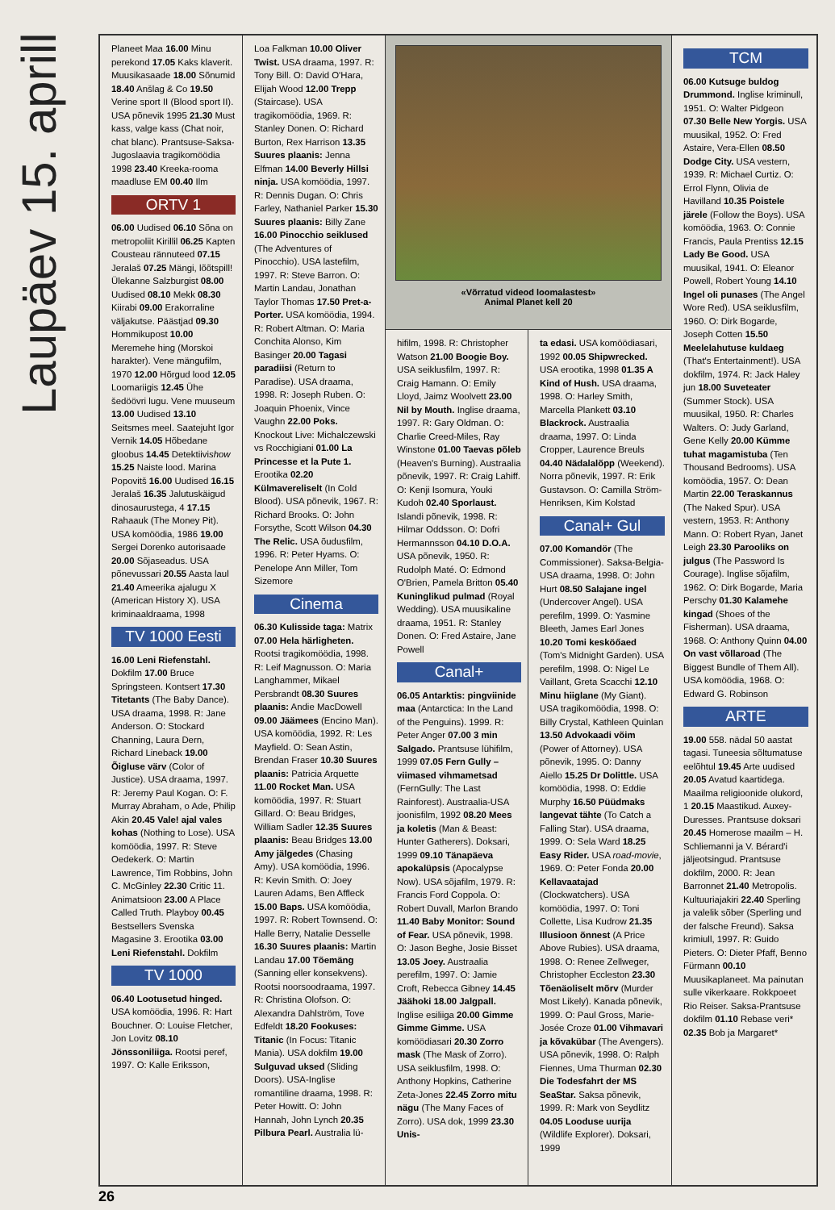Laupäev 15. aprill
Planeet Maa 16.00 Minu perekond 17.05 Kaks klaverit. Muusikasaade 18.00 Sõnumid 18.40 Anšlag & Co 19.50 Verine sport II (Blood sport II). USA põnevik 1995 21.30 Must kass, valge kass (Chat noir, chat blanc). Prantsuse-Saksa-Jugoslaavia tragikomöödia 1998 23.40 Kreeka-rooma maadluse EM 00.40 Ilm
ORTV 1
06.00 Uudised 06.10 Sõna on metropoliit Kirillil 06.25 Kapten Cousteau rännuteed 07.15 Jeralaš 07.25 Mängi, lõõtspill! Ülekanne Salzburgist 08.00 Uudised 08.10 Mekk 08.30 Kiirabi 09.00 Erakorraline väljakutse. Päästjad 09.30 Hommikupost 10.00 Meremehe hing (Morskoi harakter). Vene mängufilm, 1970 12.00 Hõrgud lood 12.05 Loomariigis 12.45 Ühe šedöövri lugu. Vene muuseum 13.00 Uudised 13.10 Seitsmes meel. Saatejuht Igor Vernik 14.05 Hõbedane gloobus 14.45 Detektiivishow 15.25 Naiste lood. Marina Popovitš 16.00 Uudised 16.15 Jeralaš 16.35 Jalutuskäigud dinosaurustega, 4 17.15 Rahaauk (The Money Pit). USA komöödia, 1986 19.00 Sergei Dorenko autorisaade 20.00 Sõjaseadus. USA põnevussari 20.55 Aasta laul 21.40 Ameerika ajalugu X (American History X). USA kriminaaldraama, 1998
TV 1000 Eesti
16.00 Leni Riefenstahl. Dokfilm 17.00 Bruce Springsteen. Kontsert 17.30 Titetants (The Baby Dance). USA draama, 1998. R: Jane Anderson. O: Stockard Channing, Laura Dern, Richard Lineback 19.00 Õigluse värv (Color of Justice). USA draama, 1997. R: Jeremy Paul Kogan. O: F. Murray Abraham, o Ade, Philip Akin 20.45 Vale! ajal vales kohas (Nothing to Lose). USA komöödia, 1997. R: Steve Oedekerk. O: Martin Lawrence, Tim Robbins, John C. McGinley 22.30 Critic 11. Animatsioon 23.00 A Place Called Truth. Playboy 00.45 Bestsellers Svenska Magasine 3. Erootika 03.00 Leni Riefenstahl. Dokfilm
TV 1000
06.40 Lootusetud hinged. USA komöödia, 1996. R: Hart Bouchner. O: Louise Fletcher, Jon Lovitz 08.10 Jönssoniliiga. Rootsi peref, 1997. O: Kalle Eriksson,
Loa Falkman 10.00 Oliver Twist. USA draama, 1997. R: Tony Bill. O: David O'Hara, Elijah Wood 12.00 Trepp (Staircase). USA tragikomöödia, 1969. R: Stanley Donen. O: Richard Burton, Rex Harrison 13.35 Suures plaanis: Jenna Elfman 14.00 Beverly Hillsi ninja. USA komöödia, 1997. R: Dennis Dugan. O: Chris Farley, Nathaniel Parker 15.30 Suures plaanis: Billy Zane 16.00 Pinocchio seiklused (The Adventures of Pinocchio). USA lastefilm, 1997. R: Steve Barron. O: Martin Landau, Jonathan Taylor Thomas 17.50 Pret-a-Porter. USA komöödia, 1994. R: Robert Altman. O: Maria Conchita Alonso, Kim Basinger 20.00 Tagasi paradiisi (Return to Paradise). USA draama, 1998. R: Joseph Ruben. O: Joaquin Phoenix, Vince Vaughn 22.00 Poks. Knockout Live: Michalczewski vs Rocchigiani 01.00 La Princesse et la Pute 1. Erootika 02.20 Külmavereliselt (In Cold Blood). USA põnevik, 1967. R: Richard Brooks. O: John Forsythe, Scott Wilson 04.30 The Relic. USA õudusfilm, 1996. R: Peter Hyams. O: Penelope Ann Miller, Tom Sizemore
Cinema
06.30 Kulisside taga: Matrix 07.00 Hela härligheten. Rootsi tragikomöödia, 1998. R: Leif Magnusson. O: Maria Langhammer, Mikael Persbrandt 08.30 Suures plaanis: Andie MacDowell 09.00 Jäämees (Encino Man). USA komöödia, 1992. R: Les Mayfield. O: Sean Astin, Brendan Fraser 10.30 Suures plaanis: Patricia Arquette 11.00 Rocket Man. USA komöödia, 1997. R: Stuart Gillard. O: Beau Bridges, William Sadler 12.35 Suures plaanis: Beau Bridges 13.00 Amy jälgedes (Chasing Amy). USA komöödia, 1996. R: Kevin Smith. O: Joey Lauren Adams, Ben Affleck 15.00 Baps. USA komöödia, 1997. R: Robert Townsend. O: Halle Berry, Natalie Desselle 16.30 Suures plaanis: Martin Landau 17.00 Tõemäng (Sanning eller konsekvens). Rootsi noorsoodraama, 1997. R: Christina Olofson. O: Alexandra Dahlström, Tove Edfeldt 18.20 Fookuses: Titanic (In Focus: Titanic Mania). USA dokfilm 19.00 Sulguvad uksed (Sliding Doors). USA-Inglise romantiline draama, 1998. R: Peter Howitt. O: John Hannah, John Lynch 20.35 Pilbura Pearl. Australia lü-
«Võrratud videod loomalastest»
Animal Planet kell 20
hifilm, 1998. R: Christopher Watson 21.00 Boogie Boy. USA seiklusfilm, 1997. R: Craig Hamann. O: Emily Lloyd, Jaimz Woolvett 23.00 Nil by Mouth. Inglise draama, 1997. R: Gary Oldman. O: Charlie Creed-Miles, Ray Winstone 01.00 Taevas põleb (Heaven's Burning). Austraalia põnevik, 1997. R: Craig Lahiff. O: Kenji Isomura, Youki Kudoh 02.40 Sporlaust. Islandi põnevik, 1998. R: Hilmar Oddsson. O: Dofri Hermannsson 04.10 D.O.A. USA põnevik, 1950. R: Rudolph Maté. O: Edmond O'Brien, Pamela Britton 05.40 Kuninglikud pulmad (Royal Wedding). USA muusikaline draama, 1951. R: Stanley Donen. O: Fred Astaire, Jane Powell
Canal+
06.05 Antarktis: pingviinide maa (Antarctica: In the Land of the Penguins). 1999. R: Peter Anger 07.00 3 min Salgado. Prantsuse lühifilm, 1999 07.05 Fern Gully – viimased vihmametsad (FernGully: The Last Rainforest). Austraalia-USA joonisfilm, 1992 08.20 Mees ja koletis (Man & Beast: Hunter Gatherers). Doksari, 1999 09.10 Tänapäeva apokalüpsis (Apocalypse Now). USA sõjafilm, 1979. R: Francis Ford Coppola. O: Robert Duvall, Marlon Brando 11.40 Baby Monitor: Sound of Fear. USA põnevik, 1998. O: Jason Beghe, Josie Bisset 13.05 Joey. Austraalia perefilm, 1997. O: Jamie Croft, Rebecca Gibney 14.45 Jäähoki 18.00 Jalgpall. Inglise esiliiga 20.00 Gimme Gimme Gimme. USA komöödiasari 20.30 Zorro mask (The Mask of Zorro). USA seiklusfilm, 1998. O: Anthony Hopkins, Catherine Zeta-Jones 22.45 Zorro mitu nägu (The Many Faces of Zorro). USA dok, 1999 23.30 Unis-
ta edasi. USA komöödiasari, 1992 00.05 Shipwrecked. USA erootika, 1998 01.35 A Kind of Hush. USA draama, 1998. O: Harley Smith, Marcella Plankett 03.10 Blackrock. Austraalia draama, 1997. O: Linda Cropper, Laurence Breuls 04.40 Nädalalõpp (Weekend). Norra põnevik, 1997. R: Erik Gustavson. O: Camilla Ström-Henriksen, Kim Kolstad
Canal+ Gul
07.00 Komandör (The Commissioner). Saksa-Belgia-USA draama, 1998. O: John Hurt 08.50 Salajane ingel (Undercover Angel). USA perefilm, 1999. O: Yasmine Bleeth, James Earl Jones 10.20 Tomi kesköőaed (Tom's Midnight Garden). USA perefilm, 1998. O: Nigel Le Vaillant, Greta Scacchi 12.10 Minu hiiglane (My Giant). USA tragikomöödia, 1998. O: Billy Crystal, Kathleen Quinlan 13.50 Advokaadi võim (Power of Attorney). USA põnevik, 1995. O: Danny Aiello 15.25 Dr Dolittle. USA komöödia, 1998. O: Eddie Murphy 16.50 Püüdmaks langevat tähte (To Catch a Falling Star). USA draama, 1999. O: Sela Ward 18.25 Easy Rider. USA road-movie, 1969. O: Peter Fonda 20.00 Kellavaatajad (Clockwatchers). USA komöödia, 1997. O: Toni Collette, Lisa Kudrow 21.35 Illusioon õnnest (A Price Above Rubies). USA draama, 1998. O: Renee Zellweger, Christopher Eccleston 23.30 Tõenäoliselt mõrv (Murder Most Likely). Kanada põnevik, 1999. O: Paul Gross, Marie-Josée Croze 01.00 Vihmavari ja kõvakübar (The Avengers). USA põnevik, 1998. O: Ralph Fiennes, Uma Thurman 02.30 Die Todesfahrt der MS SeaStar. Saksa põnevik, 1999. R: Mark von Seydlitz 04.05 Looduse uurija (Wildlife Explorer). Doksari, 1999
TCM
06.00 Kutsuge buldog Drummond. Inglise kriminull, 1951. O: Walter Pidgeon 07.30 Belle New Yorgis. USA muusikal, 1952. O: Fred Astaire, Vera-Ellen 08.50 Dodge City. USA vestern, 1939. R: Michael Curtiz. O: Errol Flynn, Olivia de Havilland 10.35 Poistele järele (Follow the Boys). USA komöödia, 1963. O: Connie Francis, Paula Prentiss 12.15 Lady Be Good. USA muusikal, 1941. O: Eleanor Powell, Robert Young 14.10 Ingel oli punases (The Angel Wore Red). USA seiklusfilm, 1960. O: Dirk Bogarde, Joseph Cotten 15.50 Meelelahutuse kuldaeg (That's Entertainment!). USA dokfilm, 1974. R: Jack Haley jun 18.00 Suveteater (Summer Stock). USA muusikal, 1950. R: Charles Walters. O: Judy Garland, Gene Kelly 20.00 Kümme tuhat magamistuba (Ten Thousand Bedrooms). USA komöödia, 1957. O: Dean Martin 22.00 Teraskannus (The Naked Spur). USA vestern, 1953. R: Anthony Mann. O: Robert Ryan, Janet Leigh 23.30 Parooliks on julgus (The Password Is Courage). Inglise sõjafilm, 1962. O: Dirk Bogarde, Maria Perschy 01.30 Kalamehe kingad (Shoes of the Fisherman). USA draama, 1968. O: Anthony Quinn 04.00 On vast võllaroad (The Biggest Bundle of Them All). USA komöödia, 1968. O: Edward G. Robinson
ARTE
19.00 558. nädal 50 aastat tagasi. Tuneesia sõltumatuse eelõhtul 19.45 Arte uudised 20.05 Avatud kaartidega. Maailma religioonide olukord, 1 20.15 Maastikud. Auxey-Duresses. Prantsuse doksari 20.45 Homerose maailm – H. Schliemanni ja V. Bérard'i jäljeotsingud. Prantsuse dokfilm, 2000. R: Jean Barronnet 21.40 Metropolis. Kultuuriajakiri 22.40 Sperling ja valelik sõber (Sperling und der falsche Freund). Saksa krimiull, 1997. R: Guido Pieters. O: Dieter Pfaff, Benno Fürmann 00.10 Muusikaplaneet. Ma painutan sulle vikerkaare. Rokkpoeet Rio Reiser. Saksa-Prantsuse dokfilm 01.10 Rebase veri* 02.35 Bob ja Margaret*
26